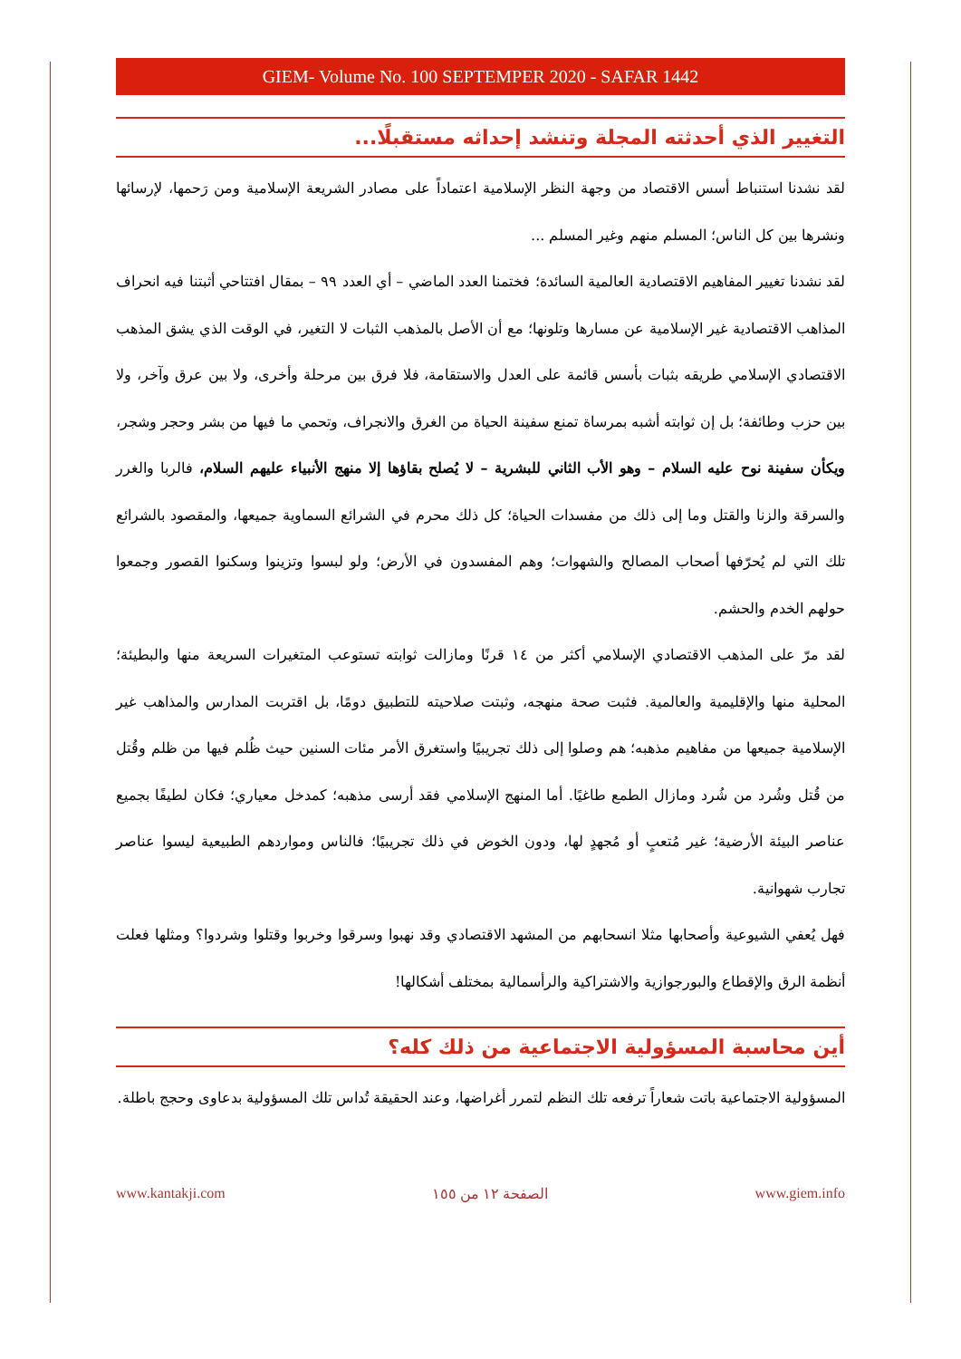GIEM- Volume No. 100 SEPTEMPER 2020 - SAFAR 1442
التغيير الذي أحدثته المجلة وتنشد إحداثه مستقبلًا...
لقد نشدنا استنباط أسس الاقتصاد من وجهة النظر الإسلامية اعتماداً على مصادر الشريعة الإسلامية ومن رَحمها، لإرسائها ونشرها بين كل الناس؛ المسلم منهم وغير المسلم ...
لقد نشدنا تغيير المفاهيم الاقتصادية العالمية السائدة؛ فختمنا العدد الماضي – أي العدد ٩٩ – بمقال افتتاحي أثبتنا فيه انحراف المذاهب الاقتصادية غير الإسلامية عن مسارها وتلونها؛ مع أن الأصل بالمذهب الثبات لا التغير، في الوقت الذي يشق المذهب الاقتصادي الإسلامي طريقه بثبات بأسس قائمة على العدل والاستقامة، فلا فرق بين مرحلة وأخرى، ولا بين عرق وآخر، ولا بين حزب وطائفة؛ بل إن ثوابته أشبه بمرساة تمنع سفينة الحياة من الغرق والانجراف، وتحمي ما فيها من بشر وحجر وشجر، ويكأن سفينة نوح عليه السلام – وهو الأب الثاني للبشرية – لا يُصلح بقاؤها إلا منهج الأنبياء عليهم السلام، فالربا والغرر والسرقة والزنا والقتل وما إلى ذلك من مفسدات الحياة؛ كل ذلك محرم في الشرائع السماوية جميعها، والمقصود بالشرائع تلك التي لم يُحرّفها أصحاب المصالح والشهوات؛ وهم المفسدون في الأرض؛ ولو لبسوا وتزينوا وسكنوا القصور وجمعوا حولهم الخدم والحشم.
لقد مرّ على المذهب الاقتصادي الإسلامي أكثر من ١٤ قرنًا ومازالت ثوابته تستوعب المتغيرات السريعة منها والبطيئة؛ المحلية منها والإقليمية والعالمية. فثبت صحة منهجه، وثبتت صلاحيته للتطبيق دومًا، بل اقتربت المدارس والمذاهب غير الإسلامية جميعها من مفاهيم مذهبه؛ هم وصلوا إلى ذلك تجريبيًا واستغرق الأمر مئات السنين حيث ظُلم فيها من ظلم وقُتل من قُتل وشُرد من شُرد ومازال الطمع طاغيًا. أما المنهج الإسلامي فقد أرسى مذهبه؛ كمدخل معياري؛ فكان لطيفًا بجميع عناصر البيئة الأرضية؛ غير مُتعبٍ أو مُجهدٍ لها، ودون الخوض في ذلك تجريبيًا؛ فالناس ومواردهم الطبيعية ليسوا عناصر تجارب شهوانية.
فهل يُعفي الشيوعية وأصحابها مثلا انسحابهم من المشهد الاقتصادي وقد نهبوا وسرقوا وخربوا وقتلوا وشردوا؟ ومثلها فعلت أنظمة الرق والإقطاع والبورجوازية والاشتراكية والرأسمالية بمختلف أشكالها!
أين محاسبة المسؤولية الاجتماعية من ذلك كله؟
المسؤولية الاجتماعية باتت شعاراً ترفعه تلك النظم لتمرر أغراضها، وعند الحقيقة تُداس تلك المسؤولية بدعاوى وحجج باطلة.
www.kantakji.com الصفحة ١٢ من ١٥٥ www.giem.info